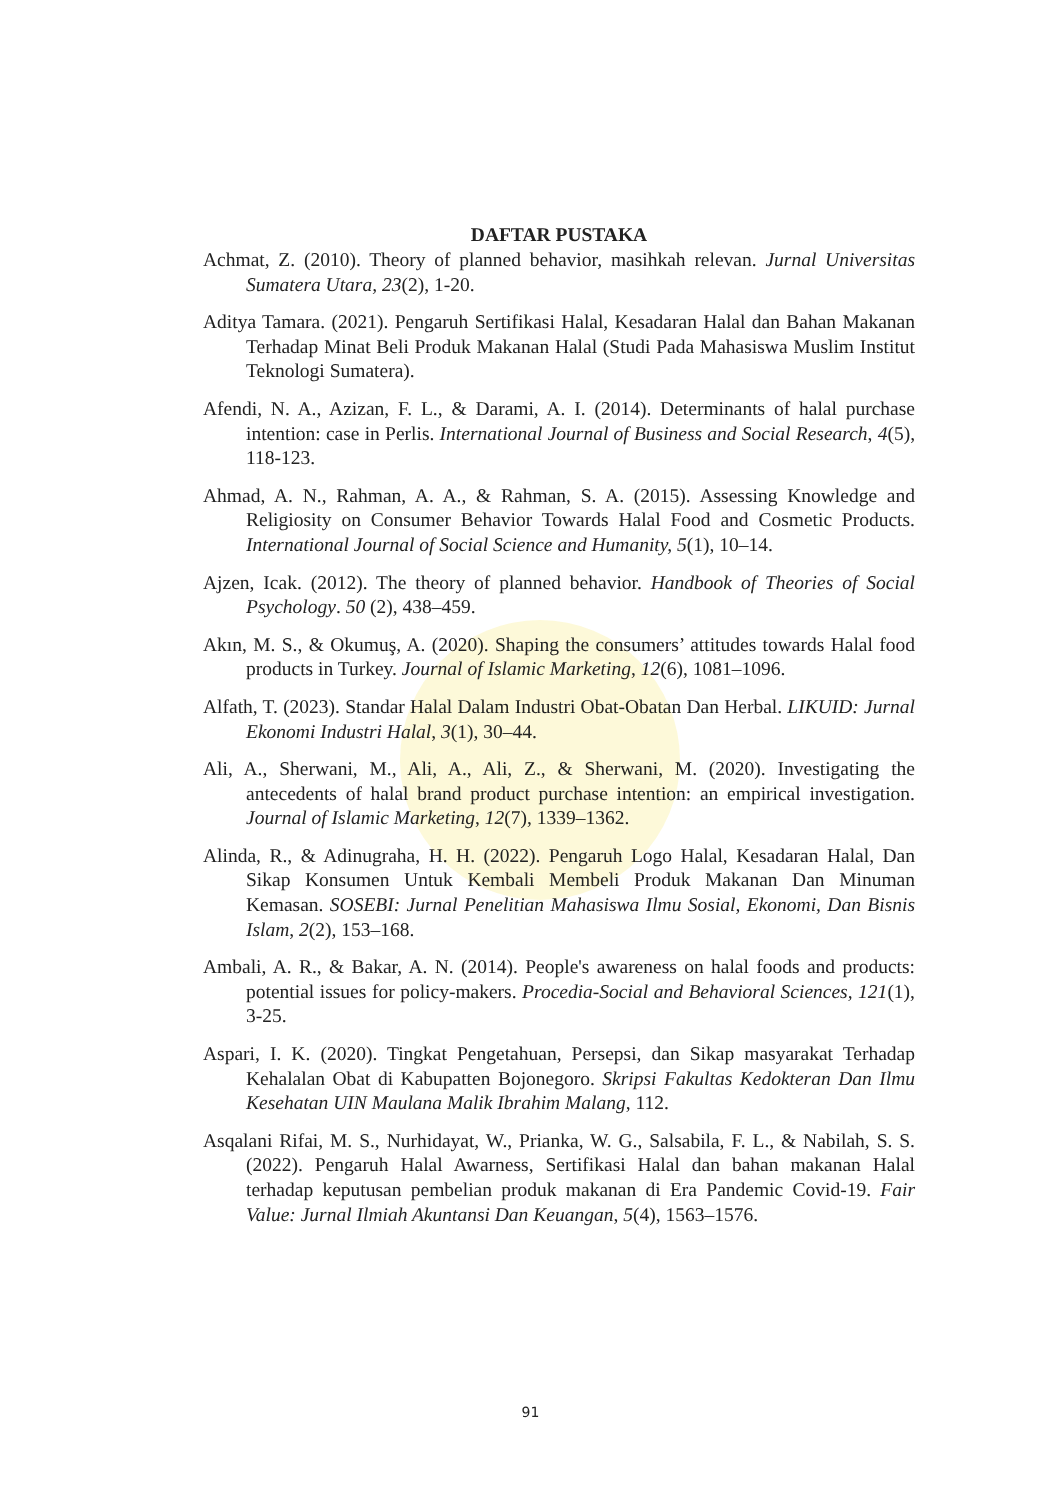DAFTAR PUSTAKA
Achmat, Z. (2010). Theory of planned behavior, masihkah relevan. Jurnal Universitas Sumatera Utara, 23(2), 1-20.
Aditya Tamara. (2021). Pengaruh Sertifikasi Halal, Kesadaran Halal dan Bahan Makanan Terhadap Minat Beli Produk Makanan Halal (Studi Pada Mahasiswa Muslim Institut Teknologi Sumatera).
Afendi, N. A., Azizan, F. L., & Darami, A. I. (2014). Determinants of halal purchase intention: case in Perlis. International Journal of Business and Social Research, 4(5), 118-123.
Ahmad, A. N., Rahman, A. A., & Rahman, S. A. (2015). Assessing Knowledge and Religiosity on Consumer Behavior Towards Halal Food and Cosmetic Products. International Journal of Social Science and Humanity, 5(1), 10–14.
Ajzen, Icak. (2012). The theory of planned behavior. Handbook of Theories of Social Psychology. 50 (2), 438–459.
Akın, M. S., & Okumuş, A. (2020). Shaping the consumers’ attitudes towards Halal food products in Turkey. Journal of Islamic Marketing, 12(6), 1081–1096.
Alfath, T. (2023). Standar Halal Dalam Industri Obat-Obatan Dan Herbal. LIKUID: Jurnal Ekonomi Industri Halal, 3(1), 30–44.
Ali, A., Sherwani, M., Ali, A., Ali, Z., & Sherwani, M. (2020). Investigating the antecedents of halal brand product purchase intention: an empirical investigation. Journal of Islamic Marketing, 12(7), 1339–1362.
Alinda, R., & Adinugraha, H. H. (2022). Pengaruh Logo Halal, Kesadaran Halal, Dan Sikap Konsumen Untuk Kembali Membeli Produk Makanan Dan Minuman Kemasan. SOSEBI: Jurnal Penelitian Mahasiswa Ilmu Sosial, Ekonomi, Dan Bisnis Islam, 2(2), 153–168.
Ambali, A. R., & Bakar, A. N. (2014). People's awareness on halal foods and products: potential issues for policy-makers. Procedia-Social and Behavioral Sciences, 121(1), 3-25.
Aspari, I. K. (2020). Tingkat Pengetahuan, Persepsi, dan Sikap masyarakat Terhadap Kehalalan Obat di Kabupatten Bojonegoro. Skripsi Fakultas Kedokteran Dan Ilmu Kesehatan UIN Maulana Malik Ibrahim Malang, 112.
Asqalani Rifai, M. S., Nurhidayat, W., Prianka, W. G., Salsabila, F. L., & Nabilah, S. S. (2022). Pengaruh Halal Awarness, Sertifikasi Halal dan bahan makanan Halal terhadap keputusan pembelian produk makanan di Era Pandemic Covid-19. Fair Value: Jurnal Ilmiah Akuntansi Dan Keuangan, 5(4), 1563–1576.
91